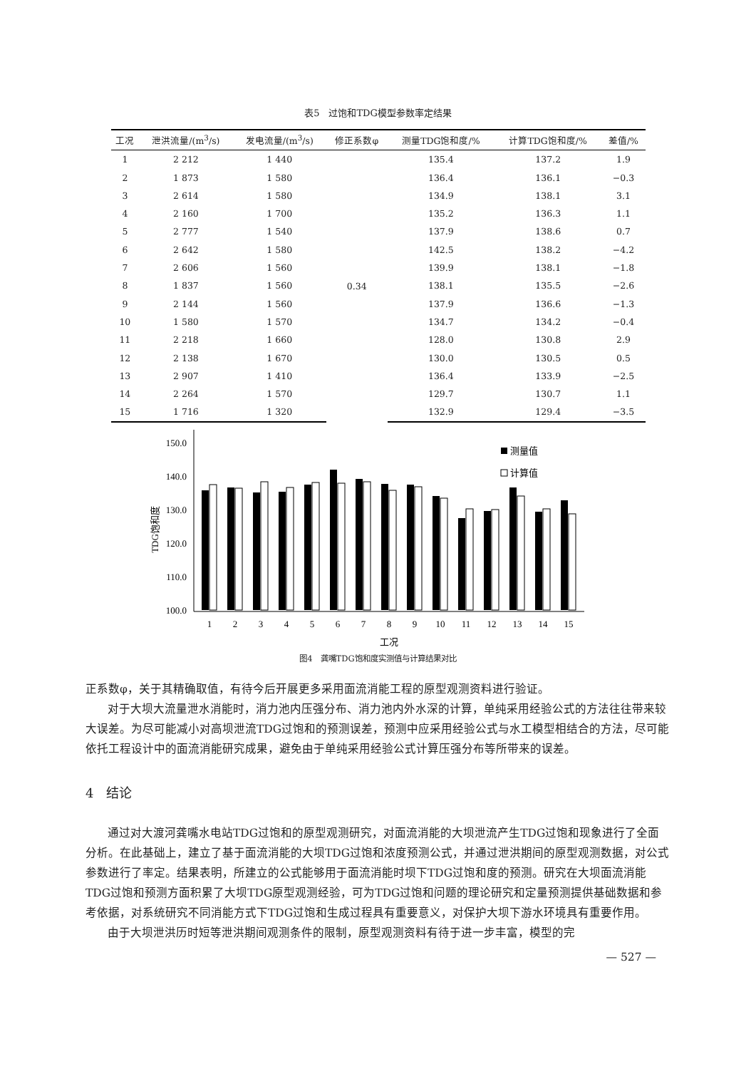表5　过饱和TDG模型参数率定结果
| 工况 | 泄洪流量/(m<sup>3</sup>/s) | 发电流量/(m<sup>3</sup>/s) | 修正系数φ | 测量TDG饱和度/% | 计算TDG饱和度/% | 差值/% |
| --- | --- | --- | --- | --- | --- | --- |
| 1 | 2 212 | 1 440 | 0.34 | 135.4 | 137.2 | 1.9 |
| 2 | 1 873 | 1 580 | | 136.4 | 136.1 | −0.3 |
| 3 | 2 614 | 1 580 | | 134.9 | 138.1 | 3.1 |
| 4 | 2 160 | 1 700 | | 135.2 | 136.3 | 1.1 |
| 5 | 2 777 | 1 540 | | 137.9 | 138.6 | 0.7 |
| 6 | 2 642 | 1 580 | | 142.5 | 138.2 | −4.2 |
| 7 | 2 606 | 1 560 | | 139.9 | 138.1 | −1.8 |
| 8 | 1 837 | 1 560 | | 138.1 | 135.5 | −2.6 |
| 9 | 2 144 | 1 560 | | 137.9 | 136.6 | −1.3 |
| 10 | 1 580 | 1 570 | | 134.7 | 134.2 | −0.4 |
| 11 | 2 218 | 1 660 | | 128.0 | 130.8 | 2.9 |
| 12 | 2 138 | 1 670 | | 130.0 | 130.5 | 0.5 |
| 13 | 2 907 | 1 410 | | 136.4 | 133.9 | −2.5 |
| 14 | 2 264 | 1 570 | | 129.7 | 130.7 | 1.1 |
| 15 | 1 716 | 1 320 | | 132.9 | 129.4 | −3.5 |
150.0
140.0
130.0
120.0
110.0
100.0
TDG饱和度
测量值
计算值
1
2
3
4
5
6
7
8
9
10
11
12
13
14
15
工况
图4　龚嘴TDG饱和度实测值与计算结果对比
正系数φ，关于其精确取值，有待今后开展更多采用面流消能工程的原型观测资料进行验证。
对于大坝大流量泄水消能时，消力池内压强分布、消力池内外水深的计算，单纯采用经验公式的方法往往带来较大误差。为尽可能减小对高坝泄流TDG过饱和的预测误差，预测中应采用经验公式与水工模型相结合的方法，尽可能依托工程设计中的面流消能研究成果，避免由于单纯采用经验公式计算压强分布等所带来的误差。
4　结论
通过对大渡河龚嘴水电站TDG过饱和的原型观测研究，对面流消能的大坝泄流产生TDG过饱和现象进行了全面分析。在此基础上，建立了基于面流消能的大坝TDG过饱和浓度预测公式，并通过泄洪期间的原型观测数据，对公式参数进行了率定。结果表明，所建立的公式能够用于面流消能时坝下TDG过饱和度的预测。研究在大坝面流消能TDG过饱和预测方面积累了大坝TDG原型观测经验，可为TDG过饱和问题的理论研究和定量预测提供基础数据和参考依据，对系统研究不同消能方式下TDG过饱和生成过程具有重要意义，对保护大坝下游水环境具有重要作用。
由于大坝泄洪历时短等泄洪期间观测条件的限制，原型观测资料有待于进一步丰富，模型的完
— 527 —